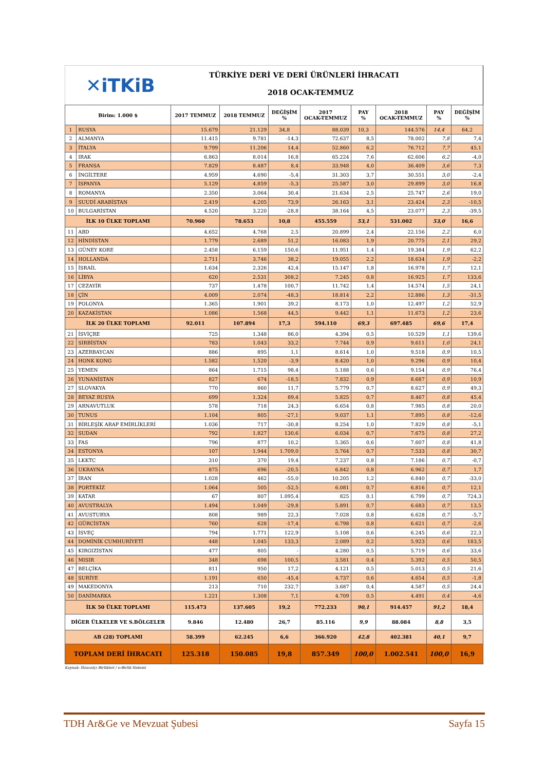✕iTKiB
TÜRKİYE DERİ VE DERİ ÜRÜNLERİ İHRACATI
2018 OCAK-TEMMUZ
| Birim: 1.000 $ | | 2017 TEMMUZ | 2018 TEMMUZ | DEĞİŞİM % | 2017 OCAK-TEMMUZ | PAY % | 2018 OCAK-TEMMUZ | PAY % | DEĞİŞİM % |
| --- | --- | --- | --- | --- | --- | --- | --- | --- | --- |
| 1 | RUSYA | 15.679 | 21.129 | 34,8 | 88.039 | 10,3 | 144.576 | 14,4 | 64,2 |
| 2 | ALMANYA | 11.415 | 9.781 | -14,3 | 72.637 | 8,5 | 78.002 | 7,8 | 7,4 |
| 3 | İTALYA | 9.799 | 11.206 | 14,4 | 52.860 | 6,2 | 76.712 | 7,7 | 45,1 |
| 4 | IRAK | 6.863 | 8.014 | 16,8 | 65.224 | 7,6 | 62.606 | 6,2 | -4,0 |
| 5 | FRANSA | 7.829 | 8.487 | 8,4 | 33.948 | 4,0 | 36.409 | 3,6 | 7,3 |
| 6 | İNGİLTERE | 4.959 | 4.690 | -5,4 | 31.303 | 3,7 | 30.551 | 3,0 | -2,4 |
| 7 | İSPANYA | 5.129 | 4.859 | -5,3 | 25.587 | 3,0 | 29.899 | 3,0 | 16,8 |
| 8 | ROMANYA | 2.350 | 3.064 | 30,4 | 21.634 | 2,5 | 25.747 | 2,6 | 19,0 |
| 9 | SUUDİ ARABİSTAN | 2.419 | 4.205 | 73,9 | 26.163 | 3,1 | 23.424 | 2,3 | -10,5 |
| 10 | BULGARİSTAN | 4.520 | 3.220 | -28,8 | 38.164 | 4,5 | 23.077 | 2,3 | -39,5 |
| İLK 10 ÜLKE TOPLAMI | | 70.960 | 78.653 | 10,8 | 455.559 | 53,1 | 531.002 | 53,0 | 16,6 |
| 11 | ABD | 4.652 | 4.768 | 2,5 | 20.899 | 2,4 | 22.156 | 2,2 | 6,0 |
| 12 | HİNDİSTAN | 1.779 | 2.689 | 51,2 | 16.083 | 1,9 | 20.775 | 2,1 | 29,2 |
| 13 | GÜNEY KORE | 2.458 | 6.159 | 150,6 | 11.951 | 1,4 | 19.384 | 1,9 | 62,2 |
| 14 | HOLLANDA | 2.711 | 3.746 | 38,2 | 19.055 | 2,2 | 18.634 | 1,9 | -2,2 |
| 15 | İSRAİL | 1.634 | 2.326 | 42,4 | 15.147 | 1,8 | 16.978 | 1,7 | 12,1 |
| 16 | LİBYA | 620 | 2.531 | 308,2 | 7.245 | 0,8 | 16.925 | 1,7 | 133,6 |
| 17 | CEZAYİR | 737 | 1.478 | 100,7 | 11.742 | 1,4 | 14.574 | 1,5 | 24,1 |
| 18 | ÇİN | 4.009 | 2.074 | -48,3 | 18.814 | 2,2 | 12.886 | 1,3 | -31,5 |
| 19 | POLONYA | 1.365 | 1.901 | 39,2 | 8.173 | 1,0 | 12.497 | 1,2 | 52,9 |
| 20 | KAZAKİSTAN | 1.086 | 1.568 | 44,5 | 9.442 | 1,1 | 11.673 | 1,2 | 23,6 |
| İLK 20 ÜLKE TOPLAMI | | 92.011 | 107.894 | 17,3 | 594.110 | 69,3 | 697.485 | 69,6 | 17,4 |
| 21 | İSVİÇRE | 725 | 1.348 | 86,0 | 4.394 | 0,5 | 10.529 | 1,1 | 139,6 |
| 22 | SIRBİSTAN | 783 | 1.043 | 33,2 | 7.744 | 0,9 | 9.611 | 1,0 | 24,1 |
| 23 | AZERBAYCAN | 886 | 895 | 1,1 | 8.614 | 1,0 | 9.518 | 0,9 | 10,5 |
| 24 | HONK KONG | 1.582 | 1.520 | -3,9 | 8.420 | 1,0 | 9.296 | 0,9 | 10,4 |
| 25 | YEMEN | 864 | 1.715 | 98,4 | 5.188 | 0,6 | 9.154 | 0,9 | 76,4 |
| 26 | YUNANİSTAN | 827 | 674 | -18,5 | 7.832 | 0,9 | 8.687 | 0,9 | 10,9 |
| 27 | SLOVAKYA | 770 | 860 | 11,7 | 5.779 | 0,7 | 8.627 | 0,9 | 49,3 |
| 28 | BEYAZ RUSYA | 699 | 1.324 | 89,4 | 5.825 | 0,7 | 8.467 | 0,8 | 45,4 |
| 29 | ARNAVUTLUK | 578 | 718 | 24,3 | 6.654 | 0,8 | 7.985 | 0,8 | 20,0 |
| 30 | TUNUS | 1.104 | 805 | -27,1 | 9.037 | 1,1 | 7.895 | 0,8 | -12,6 |
| 31 | BİRLEŞİK ARAP EMİRLİKLERİ | 1.036 | 717 | -30,8 | 8.254 | 1,0 | 7.829 | 0,8 | -5,1 |
| 32 | SUDAN | 792 | 1.827 | 130,6 | 6.034 | 0,7 | 7.675 | 0,8 | 27,2 |
| 33 | FAS | 796 | 877 | 10,2 | 5.365 | 0,6 | 7.607 | 0,8 | 41,8 |
| 34 | ESTONYA | 107 | 1.944 | 1.709,0 | 5.764 | 0,7 | 7.533 | 0,8 | 30,7 |
| 35 | LKKTC | 310 | 370 | 19,4 | 7.237 | 0,8 | 7.186 | 0,7 | -0,7 |
| 36 | UKRAYNA | 875 | 696 | -20,5 | 6.842 | 0,8 | 6.962 | 0,7 | 1,7 |
| 37 | İRAN | 1.028 | 462 | -55,0 | 10.205 | 1,2 | 6.840 | 0,7 | -33,0 |
| 38 | PORTEKİZ | 1.064 | 505 | -52,5 | 6.081 | 0,7 | 6.816 | 0,7 | 12,1 |
| 39 | KATAR | 67 | 807 | 1.095,4 | 825 | 0,1 | 6.799 | 0,7 | 724,3 |
| 40 | AVUSTRALYA | 1.494 | 1.049 | -29,8 | 5.891 | 0,7 | 6.683 | 0,7 | 13,5 |
| 41 | AVUSTURYA | 808 | 989 | 22,3 | 7.028 | 0,8 | 6.628 | 0,7 | -5,7 |
| 42 | GÜRCİSTAN | 760 | 628 | -17,4 | 6.798 | 0,8 | 6.621 | 0,7 | -2,6 |
| 43 | İSVEÇ | 794 | 1.771 | 122,9 | 5.108 | 0,6 | 6.245 | 0,6 | 22,3 |
| 44 | DOMİNİK CUMHURİYETİ | 448 | 1.045 | 133,3 | 2.089 | 0,2 | 5.923 | 0,6 | 183,5 |
| 45 | KIRGIZİSTAN | 477 | 805 | - | 4.280 | 0,5 | 5.719 | 0,6 | 33,6 |
| 46 | MISIR | 348 | 698 | 100,5 | 3.581 | 0,4 | 5.392 | 0,5 | 50,5 |
| 47 | BELÇİKA | 811 | 950 | 17,2 | 4.121 | 0,5 | 5.013 | 0,5 | 21,6 |
| 48 | SURİYE | 1.191 | 650 | -45,4 | 4.737 | 0,6 | 4.654 | 0,5 | -1,8 |
| 49 | MAKEDONYA | 213 | 710 | 232,7 | 3.687 | 0,4 | 4.587 | 0,5 | 24,4 |
| 50 | DANİMARKA | 1.221 | 1.308 | 7,1 | 4.709 | 0,5 | 4.491 | 0,4 | -4,6 |
| İLK 50 ÜLKE TOPLAMI | | 115.473 | 137.605 | 19,2 | 772.233 | 90,1 | 914.457 | 91,2 | 18,4 |
| DİĞER ÜLKELER VE S.BÖLGELER | | 9.846 | 12.480 | 26,7 | 85.116 | 9,9 | 88.084 | 8,8 | 3,5 |
| AB (28) TOPLAMI | | 58.399 | 62.245 | 6,6 | 366.920 | 42,8 | 402.381 | 40,1 | 9,7 |
| TOPLAM DERİ İHRACATI | | 125.318 | 150.085 | 19,8 | 857.349 | 100,0 | 1.002.541 | 100,0 | 16,9 |
Kaynak: İhracatçı Birlikleri / e-Birlik Sistemi
TDH Ar&Ge ve Mevzuat Şubesi Sayfa 15